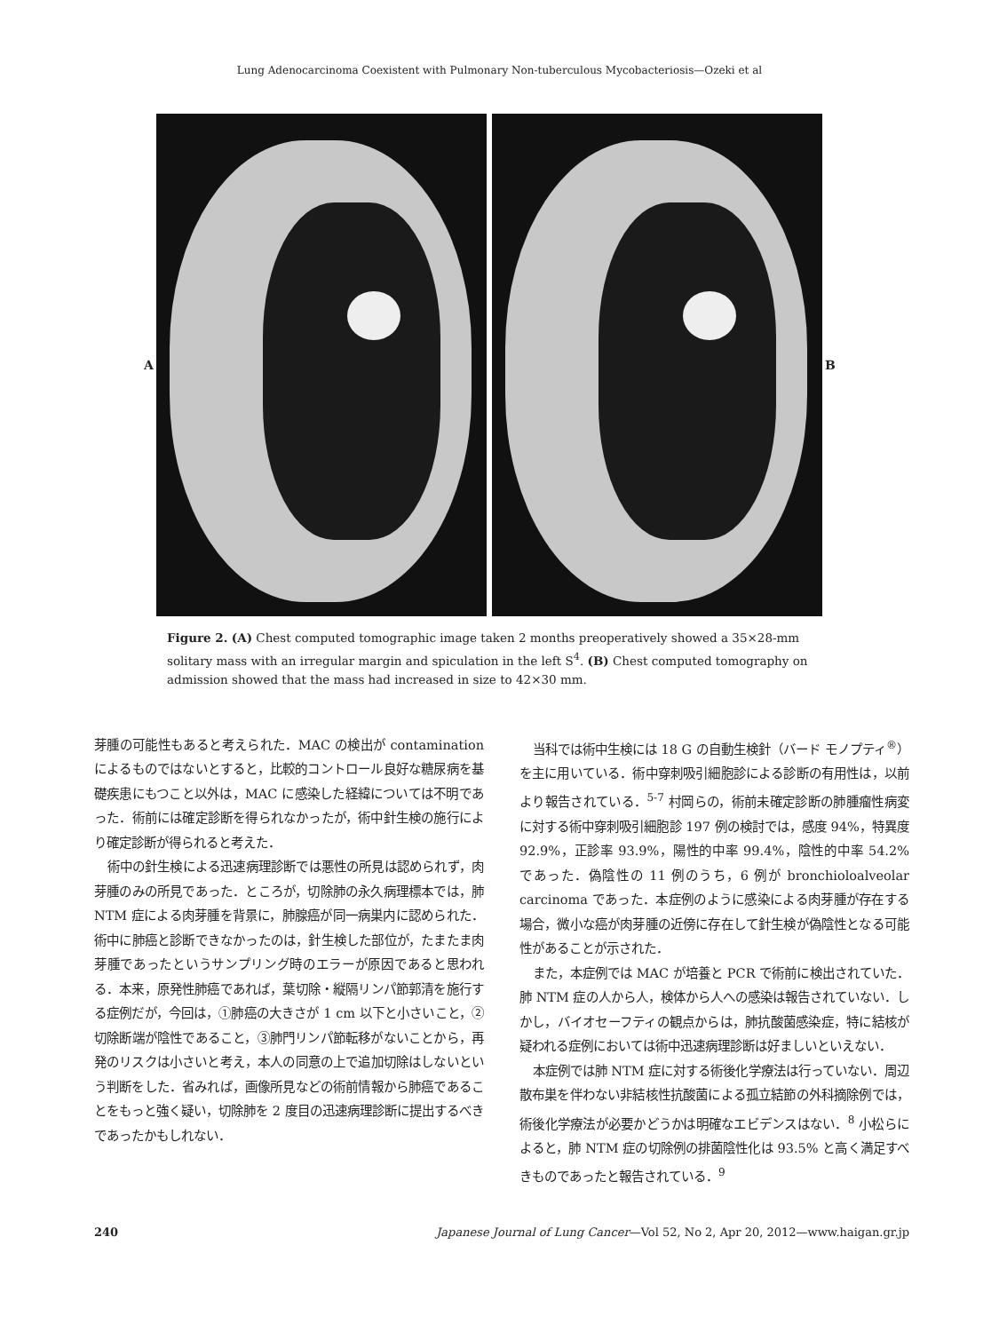Lung Adenocarcinoma Coexistent with Pulmonary Non-tuberculous Mycobacteriosis—Ozeki et al
A B
Figure 2. (A) Chest computed tomographic image taken 2 months preoperatively showed a 35×28-mm solitary mass with an irregular margin and spiculation in the left S<sup>4</sup>. (B) Chest computed tomography on admission showed that the mass had increased in size to 42×30 mm.
芽腫の可能性もあると考えられた．MAC の検出が contamination によるものではないとすると，比較的コントロール良好な糖尿病を基礎疾患にもつこと以外は，MAC に感染した経緯については不明であった．術前には確定診断を得られなかったが，術中針生検の施行により確定診断が得られると考えた．
術中の針生検による迅速病理診断では悪性の所見は認められず，肉芽腫のみの所見であった．ところが，切除肺の永久病理標本では，肺 NTM 症による肉芽腫を背景に，肺腺癌が同一病巣内に認められた．術中に肺癌と診断できなかったのは，針生検した部位が，たまたま肉芽腫であったというサンプリング時のエラーが原因であると思われる．本来，原発性肺癌であれば，葉切除・縦隔リンパ節郭清を施行する症例だが，今回は，①肺癌の大きさが 1 cm 以下と小さいこと，②切除断端が陰性であること，③肺門リンパ節転移がないことから，再発のリスクは小さいと考え，本人の同意の上で追加切除はしないという判断をした．省みれば，画像所見などの術前情報から肺癌であることをもっと強く疑い，切除肺を 2 度目の迅速病理診断に提出するべきであったかもしれない．
当科では術中生検には 18 G の自動生検針（バード モノプティ<sup>®</sup>）を主に用いている．術中穿刺吸引細胞診による診断の有用性は，以前より報告されている．<sup>5-7</sup> 村岡らの，術前未確定診断の肺腫瘤性病変に対する術中穿刺吸引細胞診 197 例の検討では，感度 94%，特異度 92.9%，正診率 93.9%，陽性的中率 99.4%，陰性的中率 54.2% であった．偽陰性の 11 例のうち，6 例が bronchioloalveolar carcinoma であった．本症例のように感染による肉芽腫が存在する場合，微小な癌が肉芽腫の近傍に存在して針生検が偽陰性となる可能性があることが示された．
また，本症例では MAC が培養と PCR で術前に検出されていた．肺 NTM 症の人から人，検体から人への感染は報告されていない．しかし，バイオセーフティの観点からは，肺抗酸菌感染症，特に結核が疑われる症例においては術中迅速病理診断は好ましいといえない．
本症例では肺 NTM 症に対する術後化学療法は行っていない．周辺散布巣を伴わない非結核性抗酸菌による孤立結節の外科摘除例では，術後化学療法が必要かどうかは明確なエビデンスはない．<sup>8</sup> 小松らによると，肺 NTM 症の切除例の排菌陰性化は 93.5% と高く満足すべきものであったと報告されている．<sup>9</sup>
240 Japanese Journal of Lung Cancer—Vol 52, No 2, Apr 20, 2012—www.haigan.gr.jp